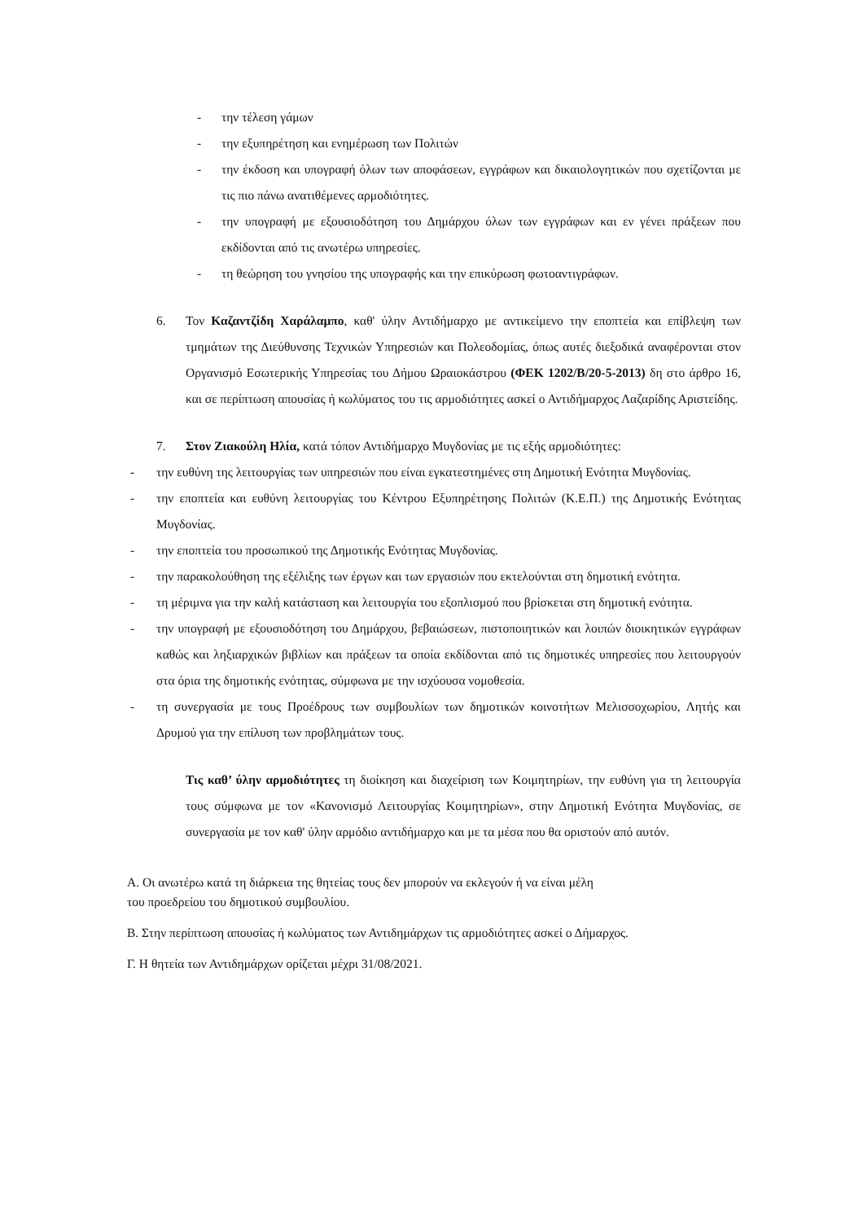- την τέλεση γάμων
- την εξυπηρέτηση και ενημέρωση των Πολιτών
- την έκδοση και υπογραφή όλων των αποφάσεων, εγγράφων και δικαιολογητικών που σχετίζονται με τις πιο πάνω ανατιθέμενες αρμοδιότητες.
- την υπογραφή με εξουσιοδότηση του Δημάρχου όλων των εγγράφων και εν γένει πράξεων που εκδίδονται από τις ανωτέρω υπηρεσίες.
- τη θεώρηση του γνησίου της υπογραφής και την επικύρωση φωτοαντιγράφων.
6. Τον Καζαντζίδη Χαράλαμπο, καθ' ύλην Αντιδήμαρχο με αντικείμενο την εποπτεία και επίβλεψη των τμημάτων της Διεύθυνσης Τεχνικών Υπηρεσιών και Πολεοδομίας, όπως αυτές διεξοδικά αναφέρονται στον Οργανισμό Εσωτερικής Υπηρεσίας του Δήμου Ωραιοκάστρου (ΦΕΚ 1202/Β/20-5-2013) δη στο άρθρο 16, και σε περίπτωση απουσίας ή κωλύματος του τις αρμοδιότητες ασκεί ο Αντιδήμαρχος Λαζαρίδης Αριστείδης.
7. Στον Ζιακούλη Ηλία, κατά τόπον Αντιδήμαρχο Μυγδονίας με τις εξής αρμοδιότητες:
- την ευθύνη της λειτουργίας των υπηρεσιών που είναι εγκατεστημένες στη Δημοτική Ενότητα Μυγδονίας.
- την εποπτεία και ευθύνη λειτουργίας του Κέντρου Εξυπηρέτησης Πολιτών (Κ.Ε.Π.) της Δημοτικής Ενότητας Μυγδονίας.
- την εποπτεία του προσωπικού της Δημοτικής Ενότητας Μυγδονίας.
- την παρακολούθηση της εξέλιξης των έργων και των εργασιών που εκτελούνται στη δημοτική ενότητα.
- τη μέριμνα για την καλή κατάσταση και λειτουργία του εξοπλισμού που βρίσκεται στη δημοτική ενότητα.
- την υπογραφή με εξουσιοδότηση του Δημάρχου, βεβαιώσεων, πιστοποιητικών και λοιπών διοικητικών εγγράφων καθώς και ληξιαρχικών βιβλίων και πράξεων τα οποία εκδίδονται από τις δημοτικές υπηρεσίες που λειτουργούν στα όρια της δημοτικής ενότητας, σύμφωνα με την ισχύουσα νομοθεσία.
- τη συνεργασία με τους Προέδρους των συμβουλίων των δημοτικών κοινοτήτων Μελισσοχωρίου, Λητής και Δρυμού για την επίλυση των προβλημάτων τους.
Τις καθ’ ύλην αρμοδιότητες τη διοίκηση και διαχείριση των Κοιμητηρίων, την ευθύνη για τη λειτουργία τους σύμφωνα με τον «Κανονισμό Λειτουργίας Κοιμητηρίων», στην Δημοτική Ενότητα Μυγδονίας, σε συνεργασία με τον καθ' ύλην αρμόδιο αντιδήμαρχο και με τα μέσα που θα οριστούν από αυτόν.
Α. Οι ανωτέρω κατά τη διάρκεια της θητείας τους δεν μπορούν να εκλεγούν ή να είναι μέλη
του προεδρείου του δημοτικού συμβουλίου.
Β. Στην περίπτωση απουσίας ή κωλύματος των Αντιδημάρχων τις αρμοδιότητες ασκεί ο Δήμαρχος.
Γ. Η θητεία των Αντιδημάρχων ορίζεται μέχρι 31/08/2021.